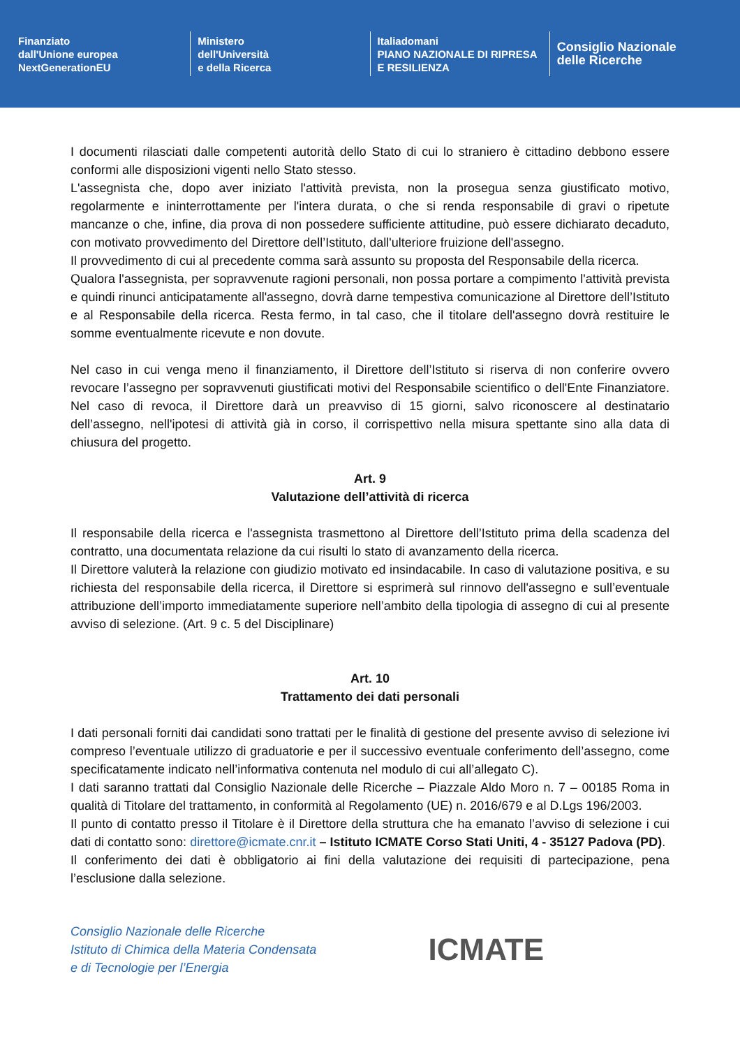Finanziato
dall'Unione europea
NextGenerationEU
Ministero
dell'Università
e della Ricerca
Italiadomani
PIANO NAZIONALE DI RIPRESA E RESILIENZA
Consiglio Nazionale
delle Ricerche
I documenti rilasciati dalle competenti autorità dello Stato di cui lo straniero è cittadino debbono essere conformi alle disposizioni vigenti nello Stato stesso.
L'assegnista che, dopo aver iniziato l'attività prevista, non la prosegua senza giustificato motivo, regolarmente e ininterrottamente per l'intera durata, o che si renda responsabile di gravi o ripetute mancanze o che, infine, dia prova di non possedere sufficiente attitudine, può essere dichiarato decaduto, con motivato provvedimento del Direttore dell’Istituto, dall'ulteriore fruizione dell'assegno.
Il provvedimento di cui al precedente comma sarà assunto su proposta del Responsabile della ricerca.
Qualora l'assegnista, per sopravvenute ragioni personali, non possa portare a compimento l'attività prevista e quindi rinunci anticipatamente all'assegno, dovrà darne tempestiva comunicazione al Direttore dell’Istituto e al Responsabile della ricerca. Resta fermo, in tal caso, che il titolare dell'assegno dovrà restituire le somme eventualmente ricevute e non dovute.
Nel caso in cui venga meno il finanziamento, il Direttore dell’Istituto si riserva di non conferire ovvero revocare l’assegno per sopravvenuti giustificati motivi del Responsabile scientifico o dell'Ente Finanziatore. Nel caso di revoca, il Direttore darà un preavviso di 15 giorni, salvo riconoscere al destinatario dell’assegno, nell'ipotesi di attività già in corso, il corrispettivo nella misura spettante sino alla data di chiusura del progetto.
Art. 9
Valutazione dell’attività di ricerca
Il responsabile della ricerca e l'assegnista trasmettono al Direttore dell’Istituto prima della scadenza del contratto, una documentata relazione da cui risulti lo stato di avanzamento della ricerca.
Il Direttore valuterà la relazione con giudizio motivato ed insindacabile. In caso di valutazione positiva, e su richiesta del responsabile della ricerca, il Direttore si esprimerà sul rinnovo dell'assegno e sull’eventuale attribuzione dell’importo immediatamente superiore nell’ambito della tipologia di assegno di cui al presente avviso di selezione. (Art. 9 c. 5 del Disciplinare)
Art. 10
Trattamento dei dati personali
I dati personali forniti dai candidati sono trattati per le finalità di gestione del presente avviso di selezione ivi compreso l’eventuale utilizzo di graduatorie e per il successivo eventuale conferimento dell’assegno, come specificatamente indicato nell’informativa contenuta nel modulo di cui all’allegato C).
I dati saranno trattati dal Consiglio Nazionale delle Ricerche – Piazzale Aldo Moro n. 7 – 00185 Roma in qualità di Titolare del trattamento, in conformità al Regolamento (UE) n. 2016/679 e al D.Lgs 196/2003.
Il punto di contatto presso il Titolare è il Direttore della struttura che ha emanato l’avviso di selezione i cui dati di contatto sono: direttore@icmate.cnr.it – Istituto ICMATE Corso Stati Uniti, 4 - 35127 Padova (PD).
Il conferimento dei dati è obbligatorio ai fini della valutazione dei requisiti di partecipazione, pena l’esclusione dalla selezione.
Consiglio Nazionale delle Ricerche
Istituto di Chimica della Materia Condensata
e di Tecnologie per l’Energia
ICMATE